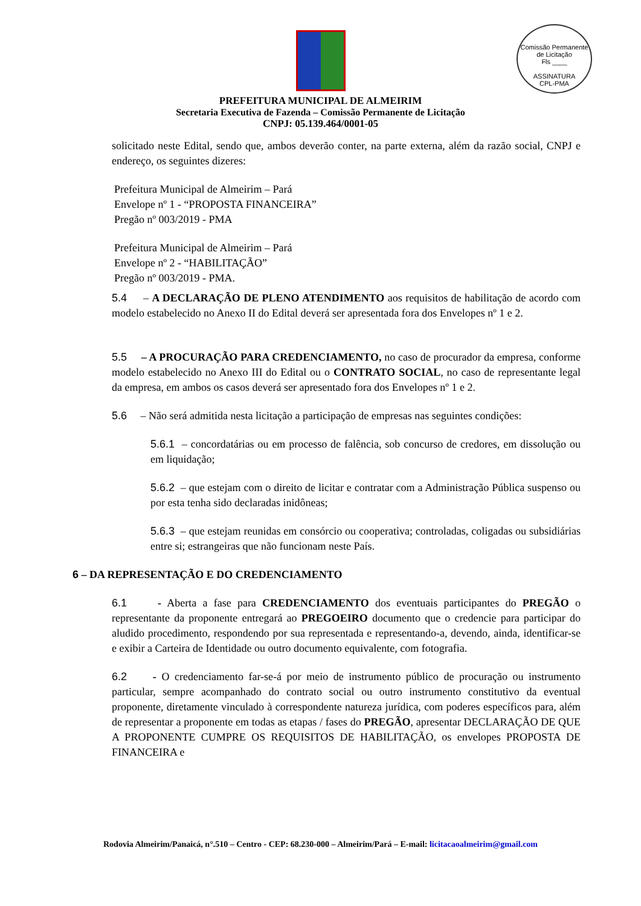Comissão Permanente de Licitação
Fls ____
ASSINATURA
CPL-PMA
PREFEITURA MUNICIPAL DE ALMEIRIM
Secretaria Executiva de Fazenda – Comissão Permanente de Licitação
CNPJ: 05.139.464/0001-05
solicitado neste Edital, sendo que, ambos deverão conter, na parte externa, além da razão social, CNPJ e endereço, os seguintes dizeres:
Prefeitura Municipal de Almeirim – Pará
Envelope nº 1 - “PROPOSTA FINANCEIRA”
Pregão nº 003/2019 - PMA
Prefeitura Municipal de Almeirim – Pará
Envelope nº 2 - “HABILITAÇÃO”
Pregão nº 003/2019 - PMA.
5.4 – A DECLARAÇÃO DE PLENO ATENDIMENTO aos requisitos de habilitação de acordo com modelo estabelecido no Anexo II do Edital deverá ser apresentada fora dos Envelopes nº 1 e 2.
5.5 – A PROCURAÇÃO PARA CREDENCIAMENTO, no caso de procurador da empresa, conforme modelo estabelecido no Anexo III do Edital ou o CONTRATO SOCIAL, no caso de representante legal da empresa, em ambos os casos deverá ser apresentado fora dos Envelopes nº 1 e 2.
5.6 – Não será admitida nesta licitação a participação de empresas nas seguintes condições:
5.6.1 – concordatárias ou em processo de falência, sob concurso de credores, em dissolução ou em liquidação;
5.6.2 – que estejam com o direito de licitar e contratar com a Administração Pública suspenso ou por esta tenha sido declaradas inidôneas;
5.6.3 – que estejam reunidas em consórcio ou cooperativa; controladas, coligadas ou subsidiárias entre si; estrangeiras que não funcionam neste País.
6 – DA REPRESENTAÇÃO E DO CREDENCIAMENTO
6.1 - Aberta a fase para CREDENCIAMENTO dos eventuais participantes do PREGÃO o representante da proponente entregará ao PREGOEIRO documento que o credencie para participar do aludido procedimento, respondendo por sua representada e representando-a, devendo, ainda, identificar-se e exibir a Carteira de Identidade ou outro documento equivalente, com fotografia.
6.2 - O credenciamento far-se-á por meio de instrumento público de procuração ou instrumento particular, sempre acompanhado do contrato social ou outro instrumento constitutivo da eventual proponente, diretamente vinculado à correspondente natureza jurídica, com poderes específicos para, além de representar a proponente em todas as etapas / fases do PREGÃO, apresentar DECLARAÇÃO DE QUE A PROPONENTE CUMPRE OS REQUISITOS DE HABILITAÇÃO, os envelopes PROPOSTA DE FINANCEIRA e
Rodovia Almeirim/Panaicá, n°.510 – Centro - CEP: 68.230-000 – Almeirim/Pará – E-mail: licitacaoalmeirim@gmail.com